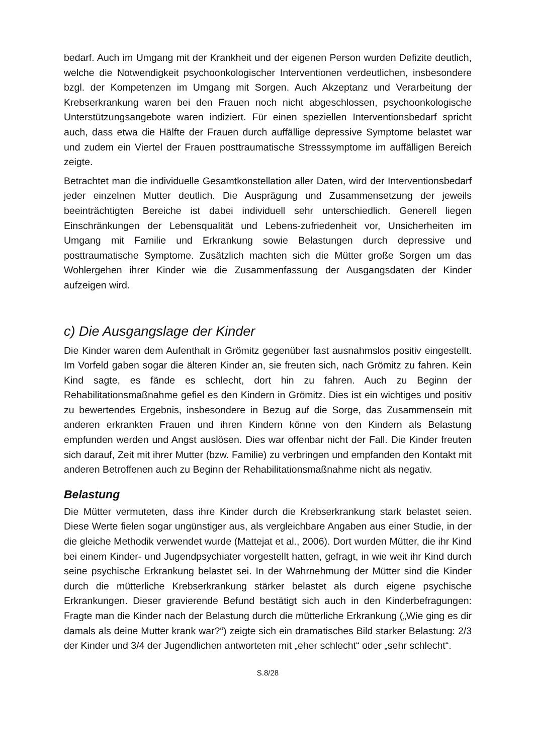bedarf. Auch im Umgang mit der Krankheit und der eigenen Person wurden Defizite deutlich, welche die Notwendigkeit psychoonkologischer Interventionen verdeutlichen, insbesondere bzgl. der Kompetenzen im Umgang mit Sorgen. Auch Akzeptanz und Verarbeitung der Krebserkrankung waren bei den Frauen noch nicht abgeschlossen, psychoonkologische Unterstützungsangebote waren indiziert. Für einen speziellen Interventionsbedarf spricht auch, dass etwa die Hälfte der Frauen durch auffällige depressive Symptome belastet war und zudem ein Viertel der Frauen posttraumatische Stresssymptome im auffälligen Bereich zeigte.
Betrachtet man die individuelle Gesamtkonstellation aller Daten, wird der Interventionsbedarf jeder einzelnen Mutter deutlich. Die Ausprägung und Zusammensetzung der jeweils beeinträchtigten Bereiche ist dabei individuell sehr unterschiedlich. Generell liegen Einschränkungen der Lebensqualität und Lebens-zufriedenheit vor, Unsicherheiten im Umgang mit Familie und Erkrankung sowie Belastungen durch depressive und posttraumatische Symptome. Zusätzlich machten sich die Mütter große Sorgen um das Wohlergehen ihrer Kinder wie die Zusammenfassung der Ausgangsdaten der Kinder aufzeigen wird.
c) Die Ausgangslage der Kinder
Die Kinder waren dem Aufenthalt in Grömitz gegenüber fast ausnahmslos positiv eingestellt. Im Vorfeld gaben sogar die älteren Kinder an, sie freuten sich, nach Grömitz zu fahren. Kein Kind sagte, es fände es schlecht, dort hin zu fahren. Auch zu Beginn der Rehabilitationsmaßnahme gefiel es den Kindern in Grömitz. Dies ist ein wichtiges und positiv zu bewertendes Ergebnis, insbesondere in Bezug auf die Sorge, das Zusammensein mit anderen erkrankten Frauen und ihren Kindern könne von den Kindern als Belastung empfunden werden und Angst auslösen. Dies war offenbar nicht der Fall. Die Kinder freuten sich darauf, Zeit mit ihrer Mutter (bzw. Familie) zu verbringen und empfanden den Kontakt mit anderen Betroffenen auch zu Beginn der Rehabilitationsmaßnahme nicht als negativ.
Belastung
Die Mütter vermuteten, dass ihre Kinder durch die Krebserkrankung stark belastet seien. Diese Werte fielen sogar ungünstiger aus, als vergleichbare Angaben aus einer Studie, in der die gleiche Methodik verwendet wurde (Mattejat et al., 2006). Dort wurden Mütter, die ihr Kind bei einem Kinder- und Jugendpsychiater vorgestellt hatten, gefragt, in wie weit ihr Kind durch seine psychische Erkrankung belastet sei. In der Wahrnehmung der Mütter sind die Kinder durch die mütterliche Krebserkrankung stärker belastet als durch eigene psychische Erkrankungen. Dieser gravierende Befund bestätigt sich auch in den Kinderbefragungen: Fragte man die Kinder nach der Belastung durch die mütterliche Erkrankung („Wie ging es dir damals als deine Mutter krank war?“) zeigte sich ein dramatisches Bild starker Belastung: 2/3 der Kinder und 3/4 der Jugendlichen antworteten mit „eher schlecht“ oder „sehr schlecht“.
S.8/28